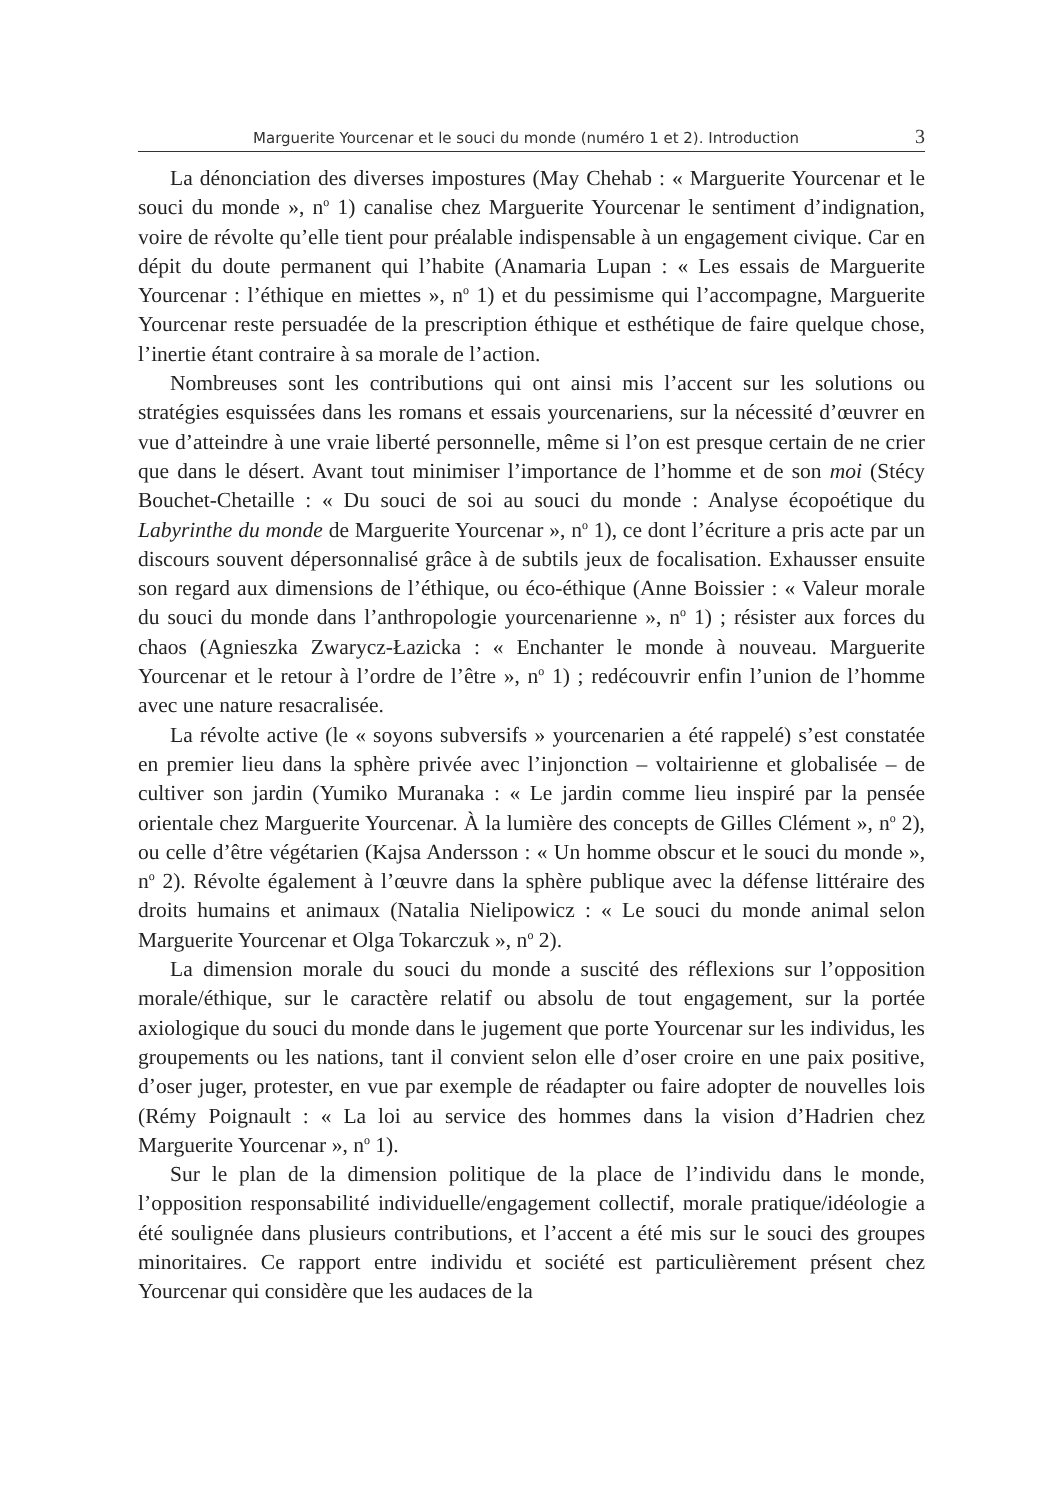Marguerite Yourcenar et le souci du monde (numéro 1 et 2). Introduction 3
La dénonciation des diverses impostures (May Chehab : « Marguerite Yourcenar et le souci du monde », n<sup>o</sup> 1) canalise chez Marguerite Yourcenar le sentiment d’indignation, voire de révolte qu’elle tient pour préalable indispensable à un engagement civique. Car en dépit du doute permanent qui l’habite (Anamaria Lupan : « Les essais de Marguerite Yourcenar : l’éthique en miettes », n<sup>o</sup> 1) et du pessimisme qui l’accompagne, Marguerite Yourcenar reste persuadée de la prescription éthique et esthétique de faire quelque chose, l’inertie étant contraire à sa morale de l’action.
Nombreuses sont les contributions qui ont ainsi mis l’accent sur les solutions ou stratégies esquissées dans les romans et essais yourcenariens, sur la nécessité d’œuvrer en vue d’atteindre à une vraie liberté personnelle, même si l’on est presque certain de ne crier que dans le désert. Avant tout minimiser l’importance de l’homme et de son moi (Stécy Bouchet-Chetaille : « Du souci de soi au souci du monde : Analyse écopoétique du Labyrinthe du monde de Marguerite Yourcenar », n<sup>o</sup> 1), ce dont l’écriture a pris acte par un discours souvent dépersonnalisé grâce à de subtils jeux de focalisation. Exhausser ensuite son regard aux dimensions de l’éthique, ou éco-éthique (Anne Boissier : « Valeur morale du souci du monde dans l’anthropologie yourcenarienne », n<sup>o</sup> 1) ; résister aux forces du chaos (Agnieszka Zwarycz-Łazicka : « Enchanter le monde à nouveau. Marguerite Yourcenar et le retour à l’ordre de l’être », n<sup>o</sup> 1) ; redécouvrir enfin l’union de l’homme avec une nature resacralisée.
La révolte active (le « soyons subversifs » yourcenarien a été rappelé) s’est constatée en premier lieu dans la sphère privée avec l’injonction – voltairienne et globalisée – de cultiver son jardin (Yumiko Muranaka : « Le jardin comme lieu inspiré par la pensée orientale chez Marguerite Yourcenar. À la lumière des concepts de Gilles Clément », n<sup>o</sup> 2), ou celle d’être végétarien (Kajsa Andersson : « Un homme obscur et le souci du monde », n<sup>o</sup> 2). Révolte également à l’œuvre dans la sphère publique avec la défense littéraire des droits humains et animaux (Natalia Nielipowicz : « Le souci du monde animal selon Marguerite Yourcenar et Olga Tokarczuk », n<sup>o</sup> 2).
La dimension morale du souci du monde a suscité des réflexions sur l’opposition morale/éthique, sur le caractère relatif ou absolu de tout engagement, sur la portée axiologique du souci du monde dans le jugement que porte Yourcenar sur les individus, les groupements ou les nations, tant il convient selon elle d’oser croire en une paix positive, d’oser juger, protester, en vue par exemple de réadapter ou faire adopter de nouvelles lois (Rémy Poignault : « La loi au service des hommes dans la vision d’Hadrien chez Marguerite Yourcenar », n<sup>o</sup> 1).
Sur le plan de la dimension politique de la place de l’individu dans le monde, l’opposition responsabilité individuelle/engagement collectif, morale pratique/idéologie a été soulignée dans plusieurs contributions, et l’accent a été mis sur le souci des groupes minoritaires. Ce rapport entre individu et société est particulièrement présent chez Yourcenar qui considère que les audaces de la